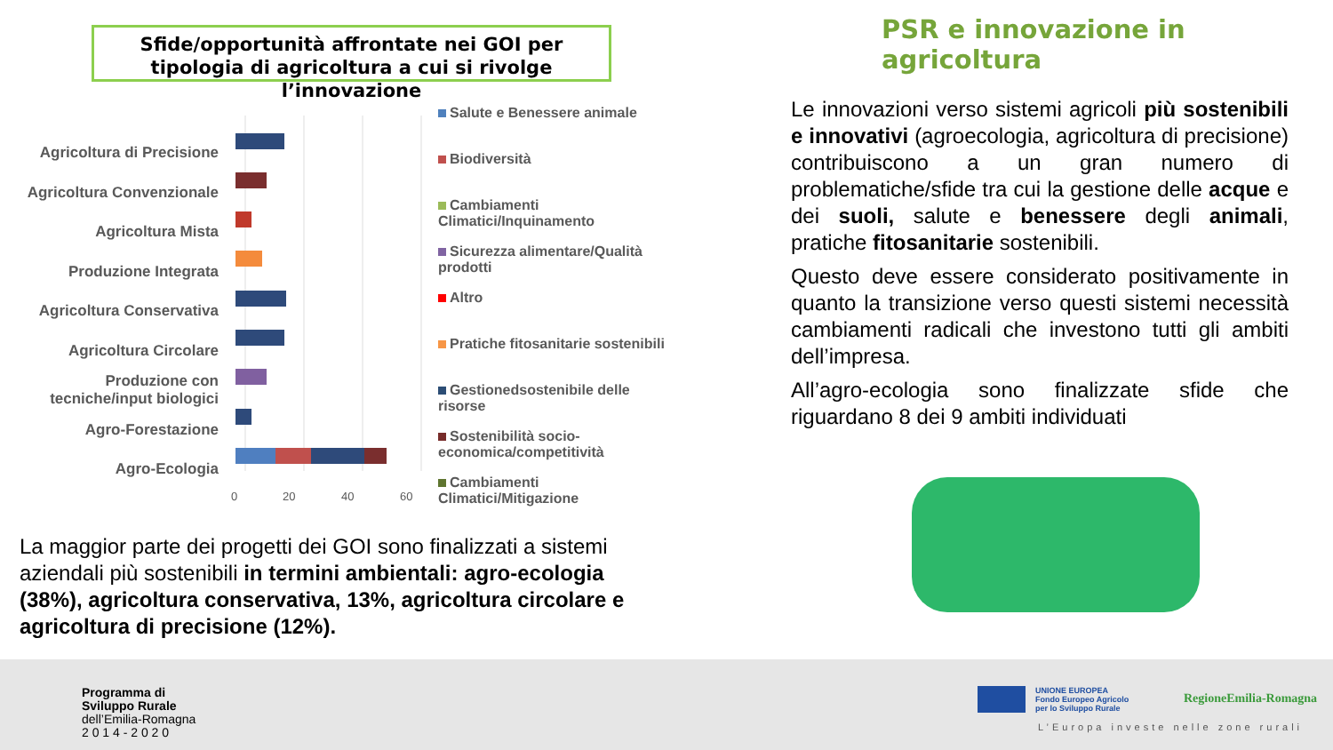Sfide/opportunità affrontate nei GOI per tipologia di agricoltura a cui si rivolge l’innovazione
PSR e innovazione in agricoltura
Agricoltura di Precisione
Agricoltura Convenzionale
Agricoltura Mista
Produzione Integrata
Agricoltura Conservativa
Agricoltura Circolare
Produzione con tecniche/input biologici
Agro-Forestazione
Agro-Ecologia
0
20
40
60
Salute e Benessere animale
Biodiversità
Cambiamenti Climatici/Inquinamento
Sicurezza alimentare/Qualità prodotti
Altro
Pratiche fitosanitarie sostenibili
Gestionedsostenibile delle risorse
Sostenibilità socio-economica/competitività
Cambiamenti Climatici/Mitigazione
Le innovazioni verso sistemi agricoli più sostenibili e innovativi (agroecologia, agricoltura di precisione) contribuiscono a un gran numero di problematiche/sfide tra cui la gestione delle acque e dei suoli, salute e benessere degli animali, pratiche fitosanitarie sostenibili.
Questo deve essere considerato positivamente in quanto la transizione verso questi sistemi necessità cambiamenti radicali che investono tutti gli ambiti dell’impresa.
All’agro-ecologia sono finalizzate sfide che riguardano 8 dei 9 ambiti individuati
La maggior parte dei progetti dei GOI sono finalizzati a sistemi aziendali più sostenibili in termini ambientali: agro-ecologia (38%), agricoltura conservativa, 13%, agricoltura circolare e agricoltura di precisione (12%).
Programma di
Sviluppo Rurale
dell’Emilia-Romagna
2 0 1 4 - 2 0 2 0
UNIONE EUROPEA
Fondo Europeo Agricolo
per lo Sviluppo Rurale
RegioneEmilia-Romagna
L’Europa investe nelle zone rurali